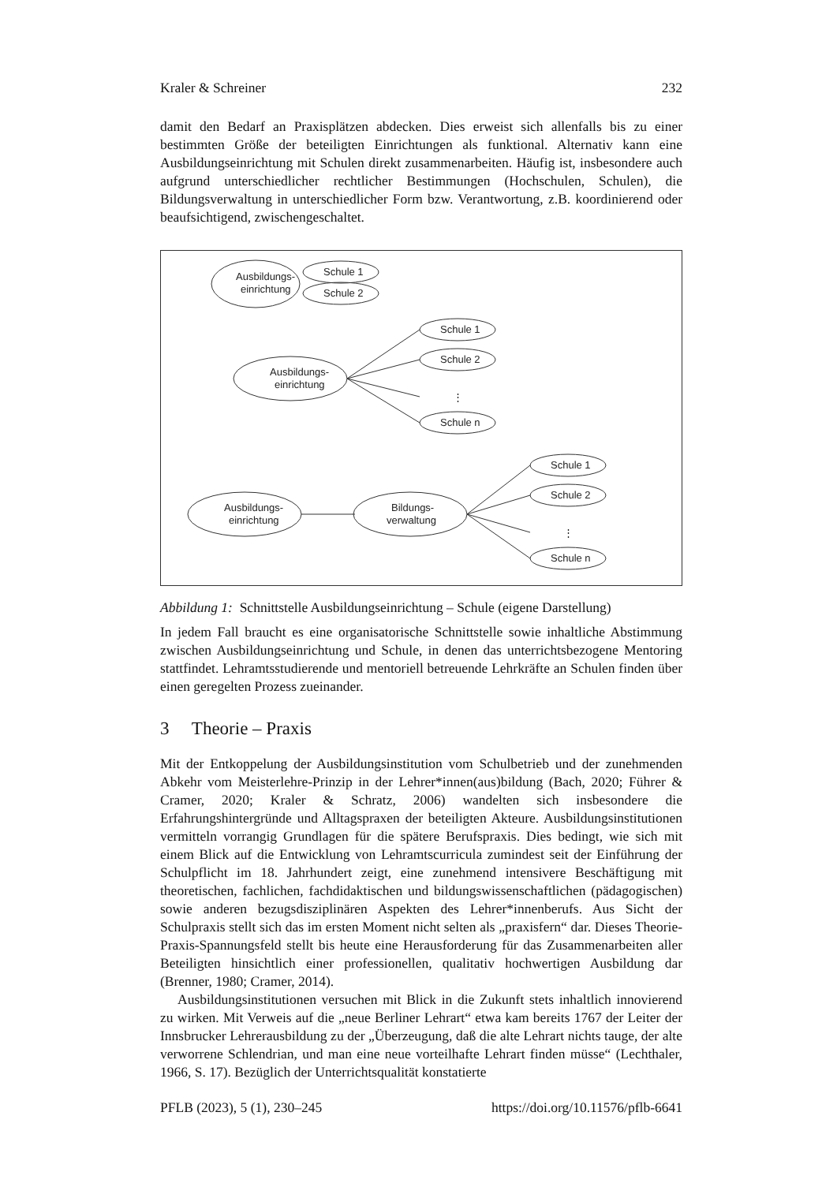Kraler & Schreiner 232
damit den Bedarf an Praxisplätzen abdecken. Dies erweist sich allenfalls bis zu einer bestimmten Größe der beteiligten Einrichtungen als funktional. Alternativ kann eine Ausbildungseinrichtung mit Schulen direkt zusammenarbeiten. Häufig ist, insbesondere auch aufgrund unterschiedlicher rechtlicher Bestimmungen (Hochschulen, Schulen), die Bildungsverwaltung in unterschiedlicher Form bzw. Verantwortung, z.B. koordinierend oder beaufsichtigend, zwischengeschaltet.
Ausbildungs-
einrichtung
Schule 1
Schule 2
Ausbildungs-
einrichtung
Schule 1
Schule 2
Schule n
⋮
Ausbildungs-
einrichtung
Bildungs-
verwaltung
Schule 1
Schule 2
Schule n
⋮
Abbildung 1: Schnittstelle Ausbildungseinrichtung – Schule (eigene Darstellung)
In jedem Fall braucht es eine organisatorische Schnittstelle sowie inhaltliche Abstimmung zwischen Ausbildungseinrichtung und Schule, in denen das unterrichtsbezogene Mentoring stattfindet. Lehramtsstudierende und mentoriell betreuende Lehrkräfte an Schulen finden über einen geregelten Prozess zueinander.
3 Theorie – Praxis
Mit der Entkoppelung der Ausbildungsinstitution vom Schulbetrieb und der zunehmenden Abkehr vom Meisterlehre-Prinzip in der Lehrer*innen(aus)bildung (Bach, 2020; Führer & Cramer, 2020; Kraler & Schratz, 2006) wandelten sich insbesondere die Erfahrungshintergründe und Alltagspraxen der beteiligten Akteure. Ausbildungsinstitutionen vermitteln vorrangig Grundlagen für die spätere Berufspraxis. Dies bedingt, wie sich mit einem Blick auf die Entwicklung von Lehramtscurricula zumindest seit der Einführung der Schulpflicht im 18. Jahrhundert zeigt, eine zunehmend intensivere Beschäftigung mit theoretischen, fachlichen, fachdidaktischen und bildungswissenschaftlichen (pädagogischen) sowie anderen bezugsdisziplinären Aspekten des Lehrer*innenberufs. Aus Sicht der Schulpraxis stellt sich das im ersten Moment nicht selten als „praxisfern“ dar. Dieses Theorie-Praxis-Spannungsfeld stellt bis heute eine Herausforderung für das Zusammenarbeiten aller Beteiligten hinsichtlich einer professionellen, qualitativ hochwertigen Ausbildung dar (Brenner, 1980; Cramer, 2014).
Ausbildungsinstitutionen versuchen mit Blick in die Zukunft stets inhaltlich innovierend zu wirken. Mit Verweis auf die „neue Berliner Lehrart“ etwa kam bereits 1767 der Leiter der Innsbrucker Lehrerausbildung zu der „Überzeugung, daß die alte Lehrart nichts tauge, der alte verworrene Schlendrian, und man eine neue vorteilhafte Lehrart finden müsse“ (Lechthaler, 1966, S. 17). Bezüglich der Unterrichtsqualität konstatierte
PFLB (2023), 5 (1), 230–245 https://doi.org/10.11576/pflb-6641